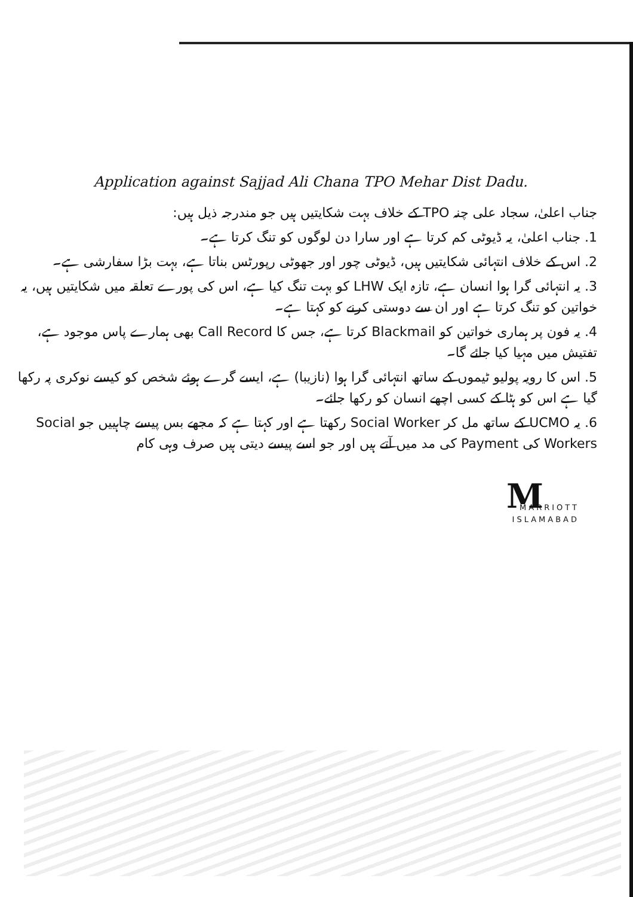Application against Sajjad Ali Chana TPO Mehar Dist Dadu.
جناب اعلیٰ، سجاد علی چنہ TPO کے خلاف بہت شکایتیں ہیں جو مندرجہ ذیل ہیں:
1. جناب اعلیٰ، یہ ڈیوٹی کم کرتا ہے اور سارا دن لوگوں کو تنگ کرتا ہے۔
2. اس کے خلاف انتہائی شکایتیں ہیں، ڈیوٹی چور اور جھوٹی رپورٹس بناتا ہے، بہت بڑا سفارشی ہے۔
3. یہ انتہائی گرا ہوا انسان ہے، تازہ ایک LHW کو بہت تنگ کیا ہے، اس کی پورے تعلقہ میں شکایتیں ہیں، یہ خواتین کو تنگ کرتا ہے اور ان سے دوستی کرنے کو کہتا ہے۔
4. یہ فون پر ہماری خواتین کو Blackmail کرتا ہے، جس کا Call Record بھی ہمارے پاس موجود ہے، تفتیش میں مہیا کیا جائے گا۔
5. اس کا رویہ پولیو ٹیموں کے ساتھ انتہائی گرا ہوا (نازیبا) ہے، ایسے گرے ہوئے شخص کو کیسے نوکری پہ رکھا گیا ہے اس کو ہٹا کے کسی اچھے انسان کو رکھا جائے۔
6. یہ UCMO کے ساتھ مل کر Social Worker رکھتا ہے اور کہتا ہے کہ مجھے بس پیسے چاہییں جو Social Workers کی Payment کی مد میں آتے ہیں اور جو اسے پیسے دیتی ہیں صرف وہی کام
M
MARRIOTT
ISLAMABAD